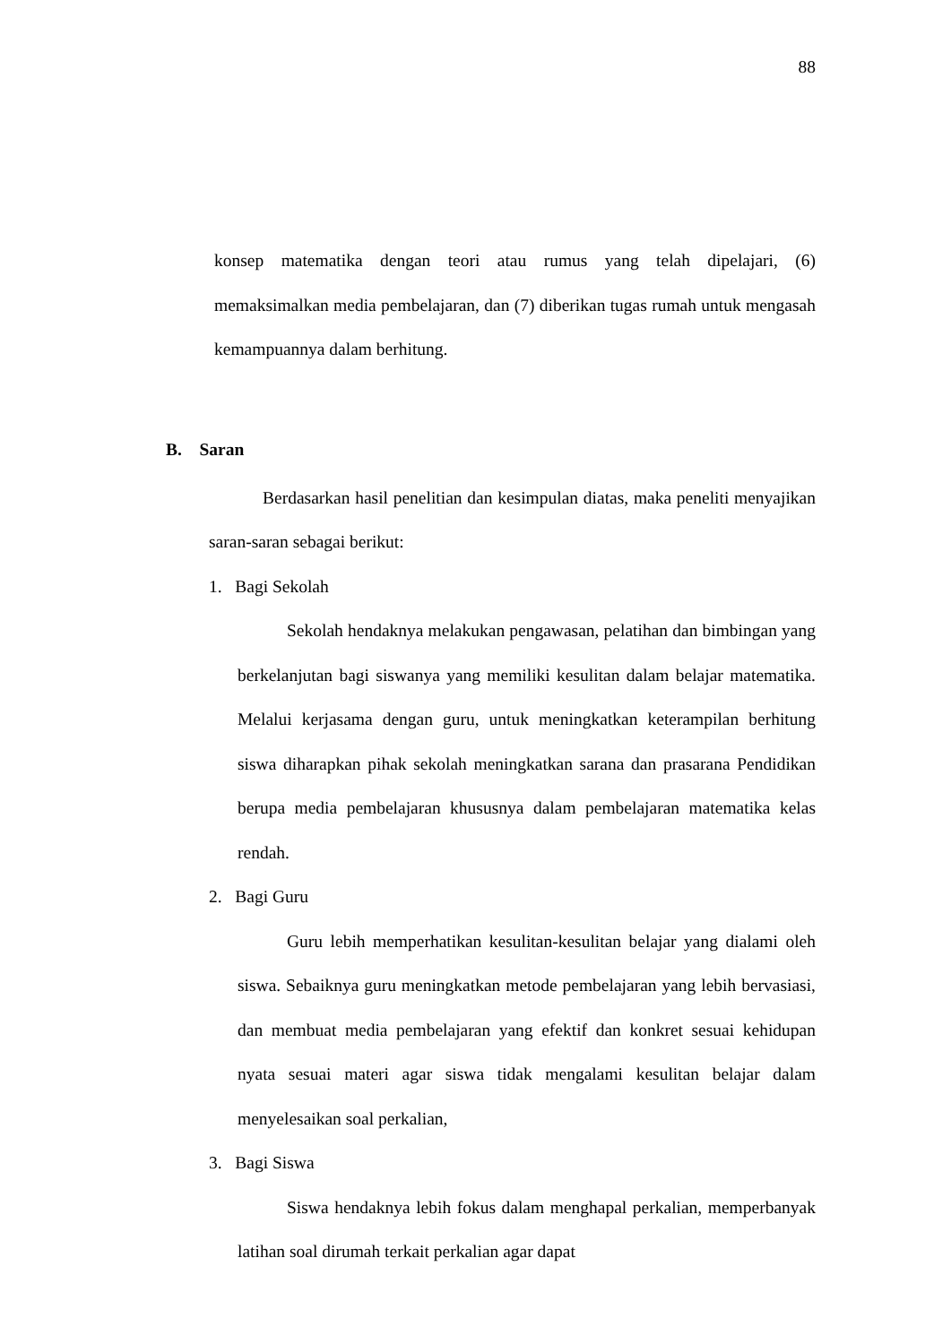88
konsep matematika dengan teori atau rumus yang telah dipelajari, (6) memaksimalkan media pembelajaran, dan (7) diberikan tugas rumah untuk mengasah kemampuannya dalam berhitung.
B. Saran
Berdasarkan hasil penelitian dan kesimpulan diatas, maka peneliti menyajikan saran-saran sebagai berikut:
1. Bagi Sekolah
Sekolah hendaknya melakukan pengawasan, pelatihan dan bimbingan yang berkelanjutan bagi siswanya yang memiliki kesulitan dalam belajar matematika. Melalui kerjasama dengan guru, untuk meningkatkan keterampilan berhitung siswa diharapkan pihak sekolah meningkatkan sarana dan prasarana Pendidikan berupa media pembelajaran khususnya dalam pembelajaran matematika kelas rendah.
2. Bagi Guru
Guru lebih memperhatikan kesulitan-kesulitan belajar yang dialami oleh siswa. Sebaiknya guru meningkatkan metode pembelajaran yang lebih bervasiasi, dan membuat media pembelajaran yang efektif dan konkret sesuai kehidupan nyata sesuai materi agar siswa tidak mengalami kesulitan belajar dalam menyelesaikan soal perkalian,
3. Bagi Siswa
Siswa hendaknya lebih fokus dalam menghapal perkalian, memperbanyak latihan soal dirumah terkait perkalian agar dapat